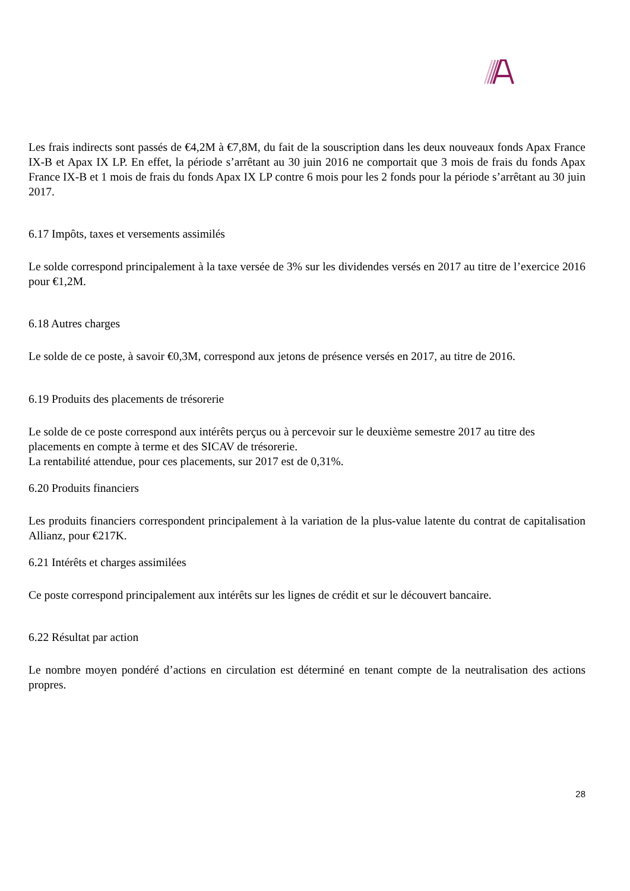Les frais indirects sont passés de €4,2M à €7,8M, du fait de la souscription dans les deux nouveaux fonds Apax France IX-B et Apax IX LP. En effet, la période s’arrêtant au 30 juin 2016 ne comportait que 3 mois de frais du fonds Apax France IX-B et 1 mois de frais du fonds Apax IX LP contre 6 mois pour les 2 fonds pour la période s’arrêtant au 30 juin 2017.
6.17 Impôts, taxes et versements assimilés
Le solde correspond principalement à la taxe versée de 3% sur les dividendes versés en 2017 au titre de l’exercice 2016 pour €1,2M.
6.18 Autres charges
Le solde de ce poste, à savoir €0,3M, correspond aux jetons de présence versés en 2017, au titre de 2016.
6.19 Produits des placements de trésorerie
Le solde de ce poste correspond aux intérêts perçus ou à percevoir sur le deuxième semestre 2017 au titre des placements en compte à terme et des SICAV de trésorerie.
La rentabilité attendue, pour ces placements, sur 2017 est de 0,31%.
6.20 Produits financiers
Les produits financiers correspondent principalement à la variation de la plus-value latente du contrat de capitalisation Allianz, pour €217K.
6.21 Intérêts et charges assimilées
Ce poste correspond principalement aux intérêts sur les lignes de crédit et sur le découvert bancaire.
6.22 Résultat par action
Le nombre moyen pondéré d’actions en circulation est déterminé en tenant compte de la neutralisation des actions propres.
28